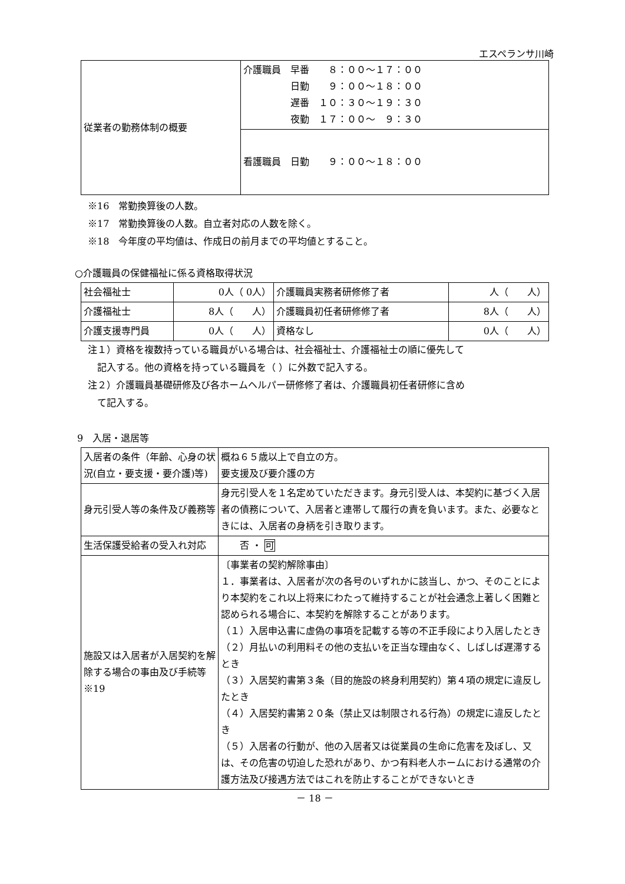エスペランサ川崎
| 従業者の勤務体制の概要 | 介護職員 早番 ８：００～１７：００ 日勤 ９：００～１８：００ 遅番 １０：３０～１９：３０ 夜勤 １７：００～ ９：３０ |
| | 看護職員 日勤 ９：００～１８：００ |
※16　常勤換算後の人数。
※17　常勤換算後の人数。自立者対応の人数を除く。
※18　今年度の平均値は、作成日の前月までの平均値とすること。
○介護職員の保健福祉に係る資格取得状況
| 社会福祉士 | 0人（ 0人） | 介護職員実務者研修修了者 | 人（ 人） |
| 介護福祉士 | 8人（ 人） | 介護職員初任者研修修了者 | 8人（ 人） |
| 介護支援専門員 | 0人（ 人） | 資格なし | 0人（ 人） |
注１）資格を複数持っている職員がいる場合は、社会福祉士、介護福祉士の順に優先して
　記入する。他の資格を持っている職員を（ ）に外数で記入する。
注２）介護職員基礎研修及び各ホームヘルパー研修修了者は、介護職員初任者研修に含め
　て記入する。
9　入居・退居等
| 入居者の条件（年齢、心身の状況(自立・要支援・要介護)等) | 概ね６５歳以上で自立の方。 要支援及び要介護の方 |
| 身元引受人等の条件及び義務等 | 身元引受人を１名定めていただきます。身元引受人は、本契約に基づく入居者の債務について、入居者と連帯して履行の責を負います。また、必要なときには、入居者の身柄を引き取ります。 |
| 生活保護受給者の受入れ対応 | 否 ・ 可 |
| 施設又は入居者が入居契約を解除する場合の事由及び手続等 ※19 | 〔事業者の契約解除事由〕 １．事業者は、入居者が次の各号のいずれかに該当し、かつ、そのことにより本契約をこれ以上将来にわたって維持することが社会通念上著しく困難と認められる場合に、本契約を解除することがあります。 （１）入居申込書に虚偽の事項を記載する等の不正手段により入居したとき （２）月払いの利用料その他の支払いを正当な理由なく、しばしば遅滞するとき （３）入居契約書第３条（目的施設の終身利用契約）第４項の規定に違反したとき （４）入居契約書第２０条（禁止又は制限される行為）の規定に違反したとき （５）入居者の行動が、他の入居者又は従業員の生命に危害を及ぼし、又は、その危害の切迫した恐れがあり、かつ有料老人ホームにおける通常の介護方法及び接遇方法ではこれを防止することができないとき |
－ 18 －